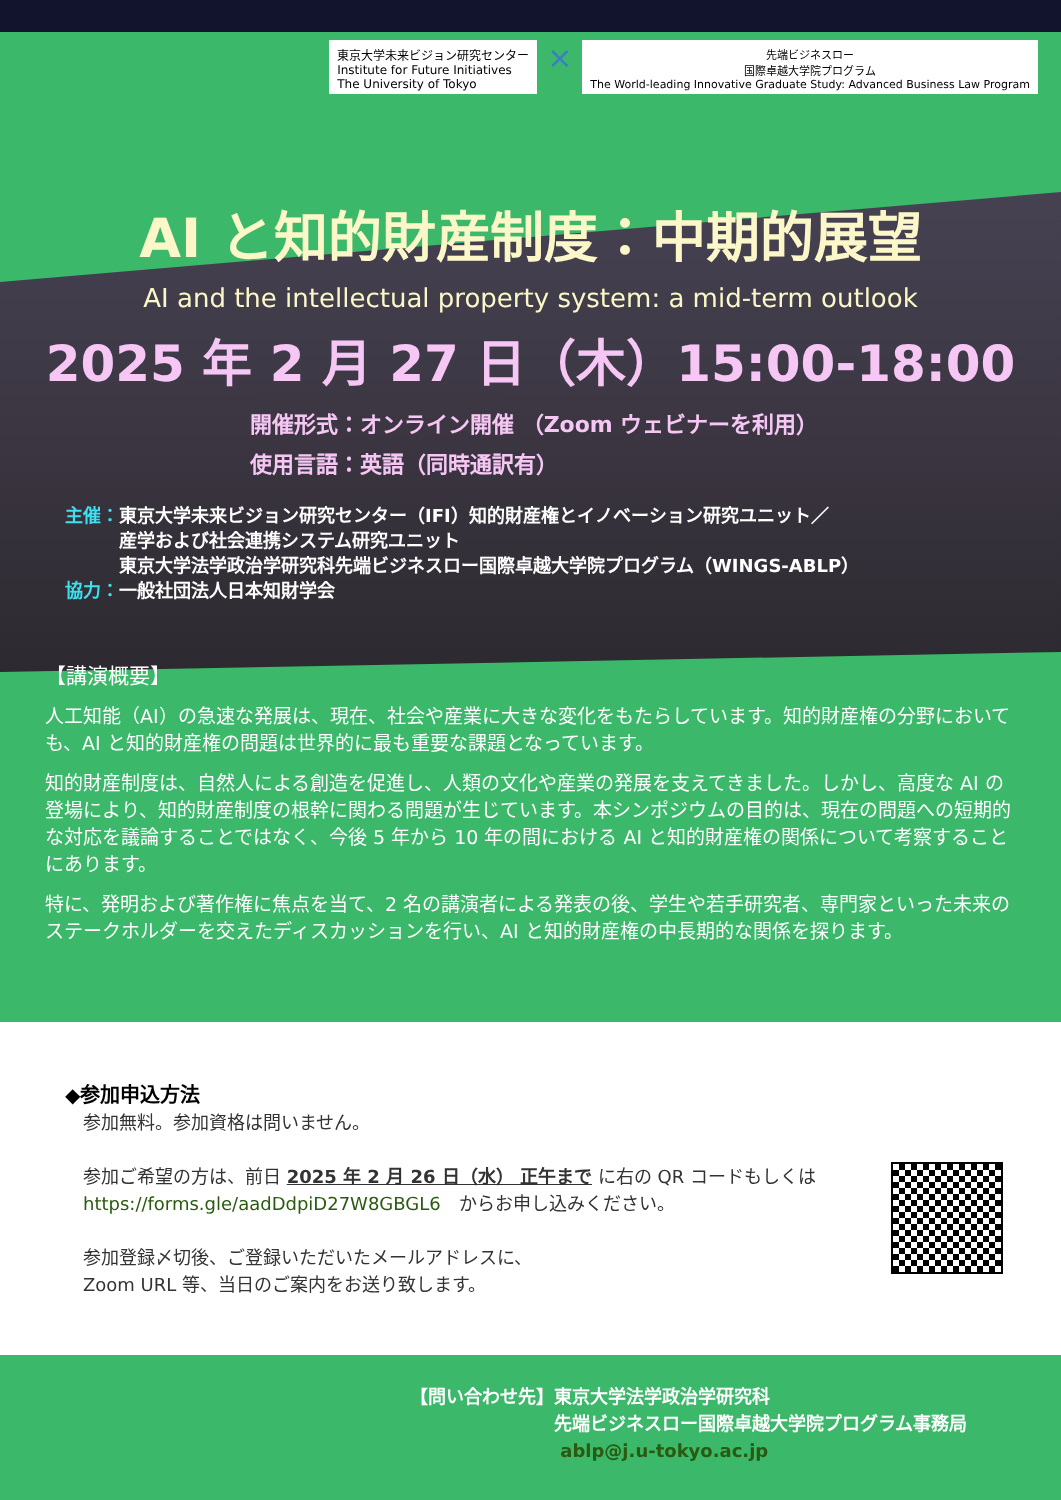東京大学未来ビジョン研究センター
Institute for Future Initiatives
The University of Tokyo
×
先端ビジネスロー
国際卓越大学院プログラム
The World-leading Innovative Graduate Study: Advanced Business Law Program
AI と知的財産制度：中期的展望
AI and the intellectual property system: a mid-term outlook
2025 年 2 月 27 日（木）15:00-18:00
開催形式：オンライン開催 （Zoom ウェビナーを利用）
使用言語：英語（同時通訳有）
主催：東京大学未来ビジョン研究センター（IFI）知的財産権とイノベーション研究ユニット／
　　　産学および社会連携システム研究ユニット
　　　東京大学法学政治学研究科先端ビジネスロー国際卓越大学院プログラム（WINGS-ABLP）
協力：一般社団法人日本知財学会
【講演概要】
人工知能（AI）の急速な発展は、現在、社会や産業に大きな変化をもたらしています。知的財産権の分野においても、AI と知的財産権の問題は世界的に最も重要な課題となっています。
知的財産制度は、自然人による創造を促進し、人類の文化や産業の発展を支えてきました。しかし、高度な AI の登場により、知的財産制度の根幹に関わる問題が生じています。本シンポジウムの目的は、現在の問題への短期的な対応を議論することではなく、今後 5 年から 10 年の間における AI と知的財産権の関係について考察することにあります。
特に、発明および著作権に焦点を当て、2 名の講演者による発表の後、学生や若手研究者、専門家といった未来のステークホルダーを交えたディスカッションを行い、AI と知的財産権の中長期的な関係を探ります。
◆参加申込方法
　参加無料。参加資格は問いません。
　参加ご希望の方は、前日 2025 年 2 月 26 日（水） 正午まで に右の QR コードもしくは
　https://forms.gle/aadDdpiD27W8GBGL6　からお申し込みください。
　参加登録〆切後、ご登録いただいたメールアドレスに、
　Zoom URL 等、当日のご案内をお送り致します。
【問い合わせ先】東京大学法学政治学研究科
　　　　　　　　先端ビジネスロー国際卓越大学院プログラム事務局
　　　　　　　　 ablp@j.u-tokyo.ac.jp